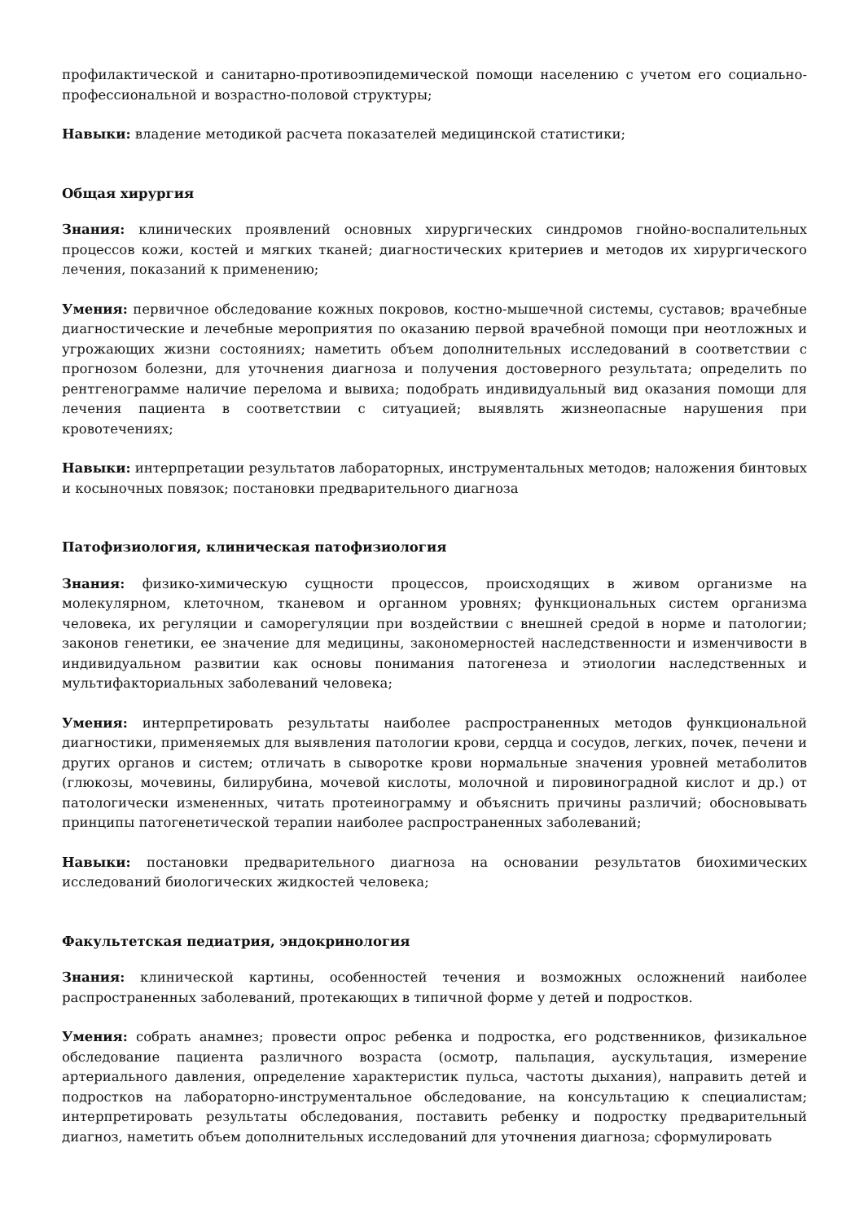профилактической и санитарно-противоэпидемической помощи населению с учетом его социально-профессиональной и возрастно-половой структуры;
Навыки: владение методикой расчета показателей медицинской статистики;
Общая хирургия
Знания: клинических проявлений основных хирургических синдромов гнойно-воспалительных процессов кожи, костей и мягких тканей; диагностических критериев и методов их хирургического лечения, показаний к применению;
Умения: первичное обследование кожных покровов, костно-мышечной системы, суставов; врачебные диагностические и лечебные мероприятия по оказанию первой врачебной помощи при неотложных и угрожающих жизни состояниях; наметить объем дополнительных исследований в соответствии с прогнозом болезни, для уточнения диагноза и получения достоверного результата; определить по рентгенограмме наличие перелома и вывиха; подобрать индивидуальный вид оказания помощи для лечения пациента в соответствии с ситуацией; выявлять жизнеопасные нарушения при кровотечениях;
Навыки: интерпретации результатов лабораторных, инструментальных методов; наложения бинтовых и косыночных повязок; постановки предварительного диагноза
Патофизиология, клиническая патофизиология
Знания: физико-химическую сущности процессов, происходящих в живом организме на молекулярном, клеточном, тканевом и органном уровнях; функциональных систем организма человека, их регуляции и саморегуляции при воздействии с внешней средой в норме и патологии; законов генетики, ее значение для медицины, закономерностей наследственности и изменчивости в индивидуальном развитии как основы понимания патогенеза и этиологии наследственных и мультифакториальных заболеваний человека;
Умения: интерпретировать результаты наиболее распространенных методов функциональной диагностики, применяемых для выявления патологии крови, сердца и сосудов, легких, почек, печени и других органов и систем; отличать в сыворотке крови нормальные значения уровней метаболитов (глюкозы, мочевины, билирубина, мочевой кислоты, молочной и пировиноградной кислот и др.) от патологически измененных, читать протеинограмму и объяснить причины различий; обосновывать принципы патогенетической терапии наиболее распространенных заболеваний;
Навыки: постановки предварительного диагноза на основании результатов биохимических исследований биологических жидкостей человека;
Факультетская педиатрия, эндокринология
Знания: клинической картины, особенностей течения и возможных осложнений наиболее распространенных заболеваний, протекающих в типичной форме у детей и подростков.
Умения: собрать анамнез; провести опрос ребенка и подростка, его родственников, физикальное обследование пациента различного возраста (осмотр, пальпация, аускультация, измерение артериального давления, определение характеристик пульса, частоты дыхания), направить детей и подростков на лабораторно-инструментальное обследование, на консультацию к специалистам; интерпретировать результаты обследования, поставить ребенку и подростку предварительный диагноз, наметить объем дополнительных исследований для уточнения диагноза; сформулировать